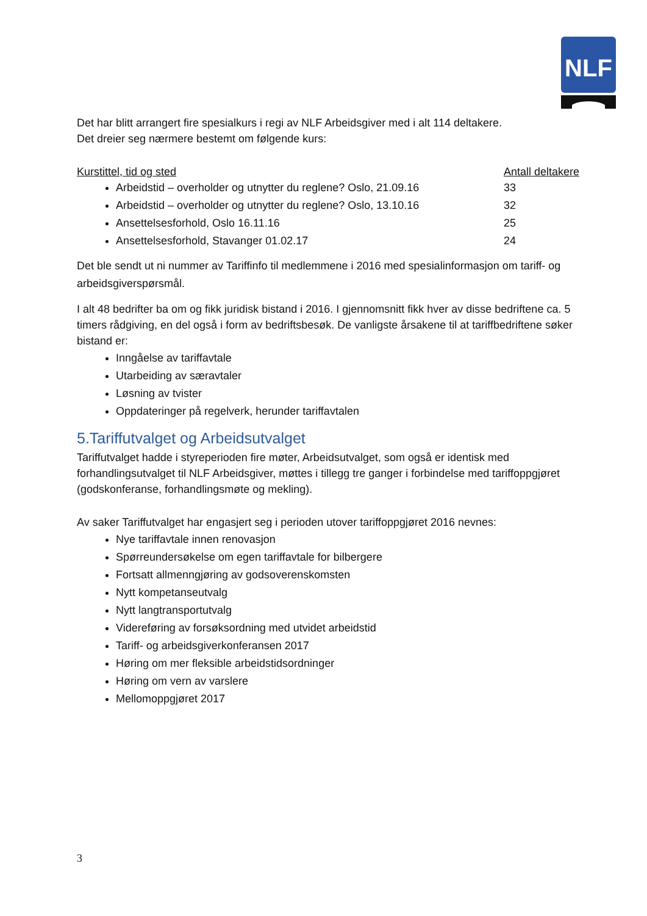NLF
Det har blitt arrangert fire spesialkurs i regi av NLF Arbeidsgiver med i alt 114 deltakere.
Det dreier seg nærmere bestemt om følgende kurs:
Kurstittel, tid og sted Antall deltakere
Arbeidstid – overholder og utnytter du reglene? Oslo, 21.09.16 33
Arbeidstid – overholder og utnytter du reglene? Oslo, 13.10.16 32
Ansettelsesforhold, Oslo 16.11.16 25
Ansettelsesforhold, Stavanger 01.02.17 24
Det ble sendt ut ni nummer av Tariffinfo til medlemmene i 2016 med spesialinformasjon om tariff- og arbeidsgiverspørsmål.
I alt 48 bedrifter ba om og fikk juridisk bistand i 2016. I gjennomsnitt fikk hver av disse bedriftene ca. 5 timers rådgiving, en del også i form av bedriftsbesøk. De vanligste årsakene til at tariffbedriftene søker bistand er:
Inngåelse av tariffavtale
Utarbeiding av særavtaler
Løsning av tvister
Oppdateringer på regelverk, herunder tariffavtalen
5.Tariffutvalget og Arbeidsutvalget
Tariffutvalget hadde i styreperioden fire møter, Arbeidsutvalget, som også er identisk med forhandlingsutvalget til NLF Arbeidsgiver, møttes i tillegg tre ganger i forbindelse med tariffoppgjøret (godskonferanse, forhandlingsmøte og mekling).
Av saker Tariffutvalget har engasjert seg i perioden utover tariffoppgjøret 2016 nevnes:
Nye tariffavtale innen renovasjon
Spørreundersøkelse om egen tariffavtale for bilbergere
Fortsatt allmenngjøring av godsoverenskomsten
Nytt kompetanseutvalg
Nytt langtransportutvalg
Videreføring av forsøksordning med utvidet arbeidstid
Tariff- og arbeidsgiverkonferansen 2017
Høring om mer fleksible arbeidstidsordninger
Høring om vern av varslere
Mellomoppgjøret 2017
3